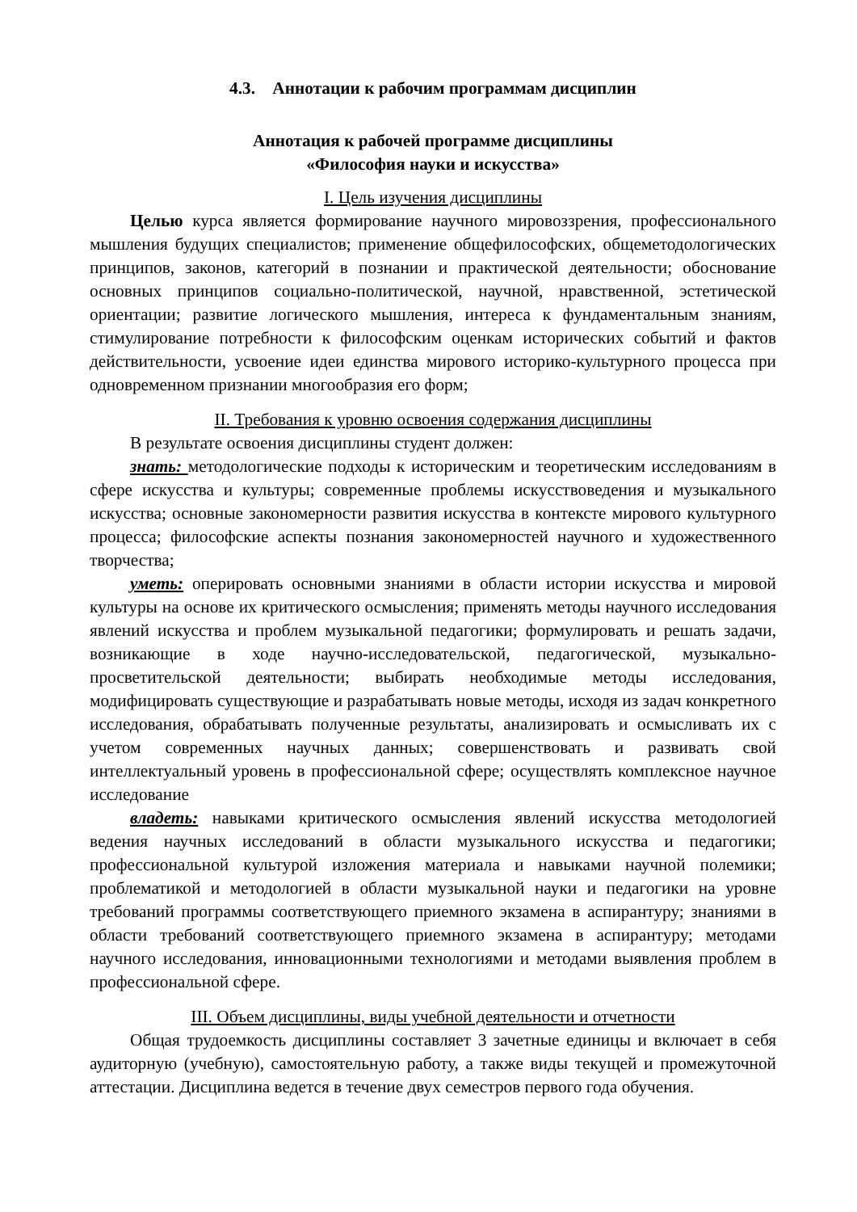4.3. Аннотации к рабочим программам дисциплин
Аннотация к рабочей программе дисциплины
«Философия науки и искусства»
I. Цель изучения дисциплины
Целью курса является формирование научного мировоззрения, профессионального мышления будущих специалистов; применение общефилософских, общеметодологических принципов, законов, категорий в познании и практической деятельности; обоснование основных принципов социально-политической, научной, нравственной, эстетической ориентации; развитие логического мышления, интереса к фундаментальным знаниям, стимулирование потребности к философским оценкам исторических событий и фактов действительности, усвоение идеи единства мирового историко-культурного процесса при одновременном признании многообразия его форм;
II. Требования к уровню освоения содержания дисциплины
В результате освоения дисциплины студент должен:
знать: методологические подходы к историческим и теоретическим исследованиям в сфере искусства и культуры; современные проблемы искусствоведения и музыкального искусства; основные закономерности развития искусства в контексте мирового культурного процесса; философские аспекты познания закономерностей научного и художественного творчества;
уметь: оперировать основными знаниями в области истории искусства и мировой культуры на основе их критического осмысления; применять методы научного исследования явлений искусства и проблем музыкальной педагогики; формулировать и решать задачи, возникающие в ходе научно-исследовательской, педагогической, музыкально-просветительской деятельности; выбирать необходимые методы исследования, модифицировать существующие и разрабатывать новые методы, исходя из задач конкретного исследования, обрабатывать полученные результаты, анализировать и осмысливать их с учетом современных научных данных; совершенствовать и развивать свой интеллектуальный уровень в профессиональной сфере; осуществлять комплексное научное исследование
владеть: навыками критического осмысления явлений искусства методологией ведения научных исследований в области музыкального искусства и педагогики; профессиональной культурой изложения материала и навыками научной полемики; проблематикой и методологией в области музыкальной науки и педагогики на уровне требований программы соответствующего приемного экзамена в аспирантуру; знаниями в области требований соответствующего приемного экзамена в аспирантуру; методами научного исследования, инновационными технологиями и методами выявления проблем в профессиональной сфере.
III. Объем дисциплины, виды учебной деятельности и отчетности
Общая трудоемкость дисциплины составляет 3 зачетные единицы и включает в себя аудиторную (учебную), самостоятельную работу, а также виды текущей и промежуточной аттестации. Дисциплина ведется в течение двух семестров первого года обучения.